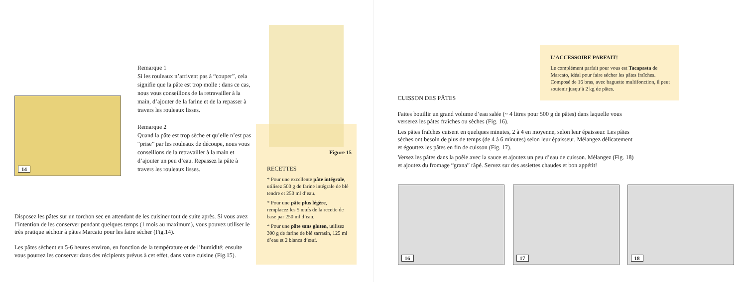14
Remarque 1
Si les rouleaux n’arrivent pas à “couper”, cela signifie que la pâte est trop molle : dans ce cas, nous vous conseillons de la retravailler à la main, d’ajouter de la farine et de la repasser à travers les rouleaux lisses.
Remarque 2
Quand la pâte est trop sèche et qu’elle n’est pas “prise” par les rouleaux de découpe, nous vous conseillons de la retravailler à la main et d’ajouter un peu d’eau. Repassez la pâte à travers les rouleaux lisses.
Disposez les pâtes sur un torchon sec en attendant de les cuisiner tout de suite après. Si vous avez l’intention de les conserver pendant quelques temps (1 mois au maximum), vous pouvez utiliser le très pratique séchoir à pâtes Marcato pour les faire sécher (Fig.14).
Les pâtes sèchent en 5-6 heures environ, en fonction de la température et de l’humidité; ensuite vous pourrez les conserver dans des récipients prévus à cet effet, dans votre cuisine (Fig.15).
Figure 15
RECETTES
* Pour une excellente pâte intégrale, utilisez 500 g de farine intégrale de blé tendre et 250 ml d’eau.
* Pour une pâte plus légère, remplacez les 5 œufs de la recette de base par 250 ml d’eau.
* Pour une pâte sans gluten, utilisez 300 g de farine de blé sarrasin, 125 ml d’eau et 2 blancs d’œuf.
L’ACCESSOIRE PARFAIT!
Le complément parfait pour vous est Tacapasta de Marcato, idéal pour faire sécher les pâtes fraîches. Composé de 16 bras, avec baguette multifonction, il peut soutenir jusqu’à 2 kg de pâtes.
CUISSON DES PÂTES
Faites bouillir un grand volume d’eau salée (~ 4 litres pour 500 g de pâtes) dans laquelle vous verserez les pâtes fraîches ou sèches (Fig. 16).
Les pâtes fraîches cuisent en quelques minutes, 2 à 4 en moyenne, selon leur épaisseur. Les pâtes sèches ont besoin de plus de temps (de 4 à 6 minutes) selon leur épaisseur. Mélangez délicatement et égouttez les pâtes en fin de cuisson (Fig. 17).
Versez les pâtes dans la poêle avec la sauce et ajoutez un peu d’eau de cuisson. Mélangez (Fig. 18) et ajoutez du fromage “grana” râpé. Servez sur des assiettes chaudes et bon appétit!
16 17 18